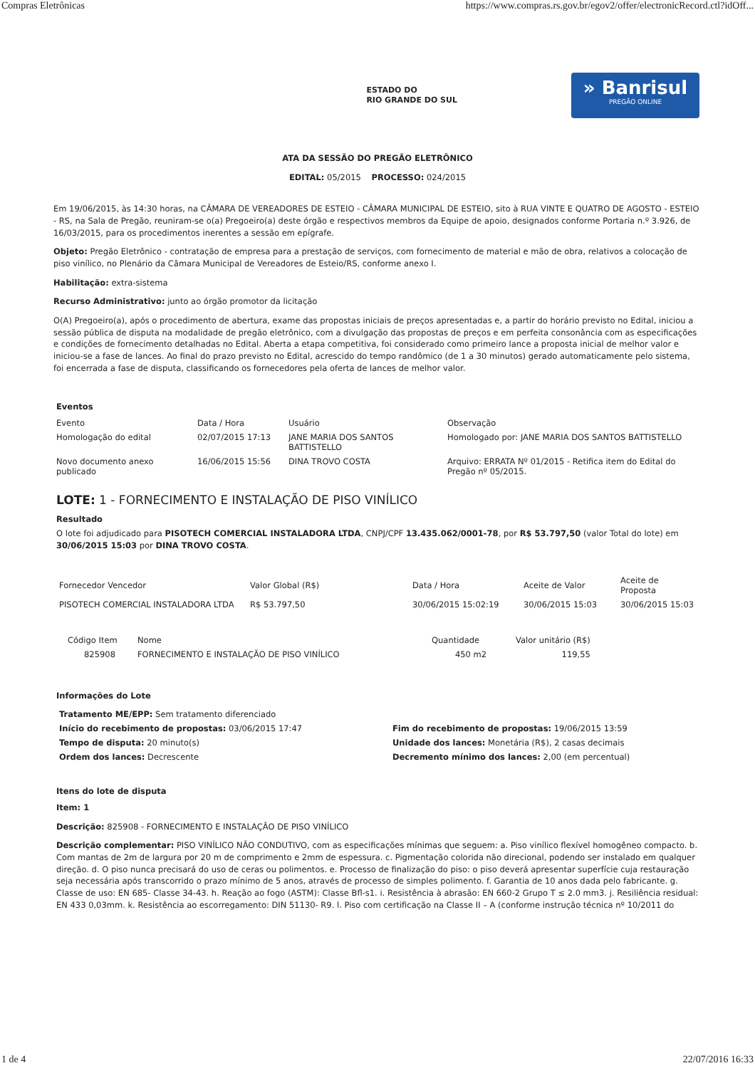Compras Eletrônicas https://www.compras.rs.gov.br/egov2/offer/electronicRecord.ctl?idOff...
ESTADO DO
RIO GRANDE DO SUL
» Banrisul
PREGÃO ONLINE
ATA DA SESSÃO DO PREGÃO ELETRÔNICO
EDITAL: 05/2015 PROCESSO: 024/2015
Em 19/06/2015, às 14:30 horas, na CÂMARA DE VEREADORES DE ESTEIO - CÂMARA MUNICIPAL DE ESTEIO, sito à RUA VINTE E QUATRO DE AGOSTO - ESTEIO - RS, na Sala de Pregão, reuniram-se o(a) Pregoeiro(a) deste órgão e respectivos membros da Equipe de apoio, designados conforme Portaria n.º 3.926, de 16/03/2015, para os procedimentos inerentes a sessão em epígrafe.
Objeto: Pregão Eletrônico - contratação de empresa para a prestação de serviços, com fornecimento de material e mão de obra, relativos a colocação de piso vinílico, no Plenário da Câmara Municipal de Vereadores de Esteio/RS, conforme anexo I.
Habilitação: extra-sistema
Recurso Administrativo: junto ao órgão promotor da licitação
O(A) Pregoeiro(a), após o procedimento de abertura, exame das propostas iniciais de preços apresentadas e, a partir do horário previsto no Edital, iniciou a sessão pública de disputa na modalidade de pregão eletrônico, com a divulgação das propostas de preços e em perfeita consonância com as especificações e condições de fornecimento detalhadas no Edital. Aberta a etapa competitiva, foi considerado como primeiro lance a proposta inicial de melhor valor e iniciou-se a fase de lances. Ao final do prazo previsto no Edital, acrescido do tempo randômico (de 1 a 30 minutos) gerado automaticamente pelo sistema, foi encerrada a fase de disputa, classificando os fornecedores pela oferta de lances de melhor valor.
Eventos
| Evento | Data / Hora | Usuário | Observação |
| --- | --- | --- | --- |
| Homologação do edital | 02/07/2015 17:13 | JANE MARIA DOS SANTOS BATTISTELLO | Homologado por: JANE MARIA DOS SANTOS BATTISTELLO |
| Novo documento anexo publicado | 16/06/2015 15:56 | DINA TROVO COSTA | Arquivo: ERRATA Nº 01/2015 - Retifica item do Edital do Pregão nº 05/2015. |
LOTE: 1 - FORNECIMENTO E INSTALAÇÃO DE PISO VINÍLICO
Resultado
O lote foi adjudicado para PISOTECH COMERCIAL INSTALADORA LTDA, CNPJ/CPF 13.435.062/0001-78, por R$ 53.797,50 (valor Total do lote) em 30/06/2015 15:03 por DINA TROVO COSTA.
| Fornecedor Vencedor | Valor Global (R$) | Data / Hora | Aceite de Valor | Aceite de Proposta |
| --- | --- | --- | --- | --- |
| PISOTECH COMERCIAL INSTALADORA LTDA | R$ 53.797,50 | 30/06/2015 15:02:19 | 30/06/2015 15:03 | 30/06/2015 15:03 |
| Código Item | Nome | Quantidade | Valor unitário (R$) |
| --- | --- | --- | --- |
| 825908 | FORNECIMENTO E INSTALAÇÃO DE PISO VINÍLICO | 450 m2 | 119,55 |
Informações do Lote
| Tratamento ME/EPP: Sem tratamento diferenciado | |
| Início do recebimento de propostas: 03/06/2015 17:47 | Fim do recebimento de propostas: 19/06/2015 13:59 |
| Tempo de disputa: 20 minuto(s) | Unidade dos lances: Monetária (R$), 2 casas decimais |
| Ordem dos lances: Decrescente | Decremento mínimo dos lances: 2,00 (em percentual) |
Itens do lote de disputa
Item: 1
Descrição: 825908 - FORNECIMENTO E INSTALAÇÃO DE PISO VINÍLICO
Descrição complementar: PISO VINÍLICO NÃO CONDUTIVO, com as especificações mínimas que seguem: a. Piso vinílico flexível homogêneo compacto. b. Com mantas de 2m de largura por 20 m de comprimento e 2mm de espessura. c. Pigmentação colorida não direcional, podendo ser instalado em qualquer direção. d. O piso nunca precisará do uso de ceras ou polimentos. e. Processo de finalização do piso: o piso deverá apresentar superfície cuja restauração seja necessária após transcorrido o prazo mínimo de 5 anos, através de processo de simples polimento. f. Garantia de 10 anos dada pelo fabricante. g. Classe de uso: EN 685- Classe 34-43. h. Reação ao fogo (ASTM): Classe Bfl-s1. i. Resistência à abrasão: EN 660-2 Grupo T ≤ 2.0 mm3. j. Resiliência residual: EN 433 0,03mm. k. Resistência ao escorregamento: DIN 51130- R9. l. Piso com certificação na Classe II – A (conforme instrução técnica nº 10/2011 do
1 de 4 22/07/2016 16:33